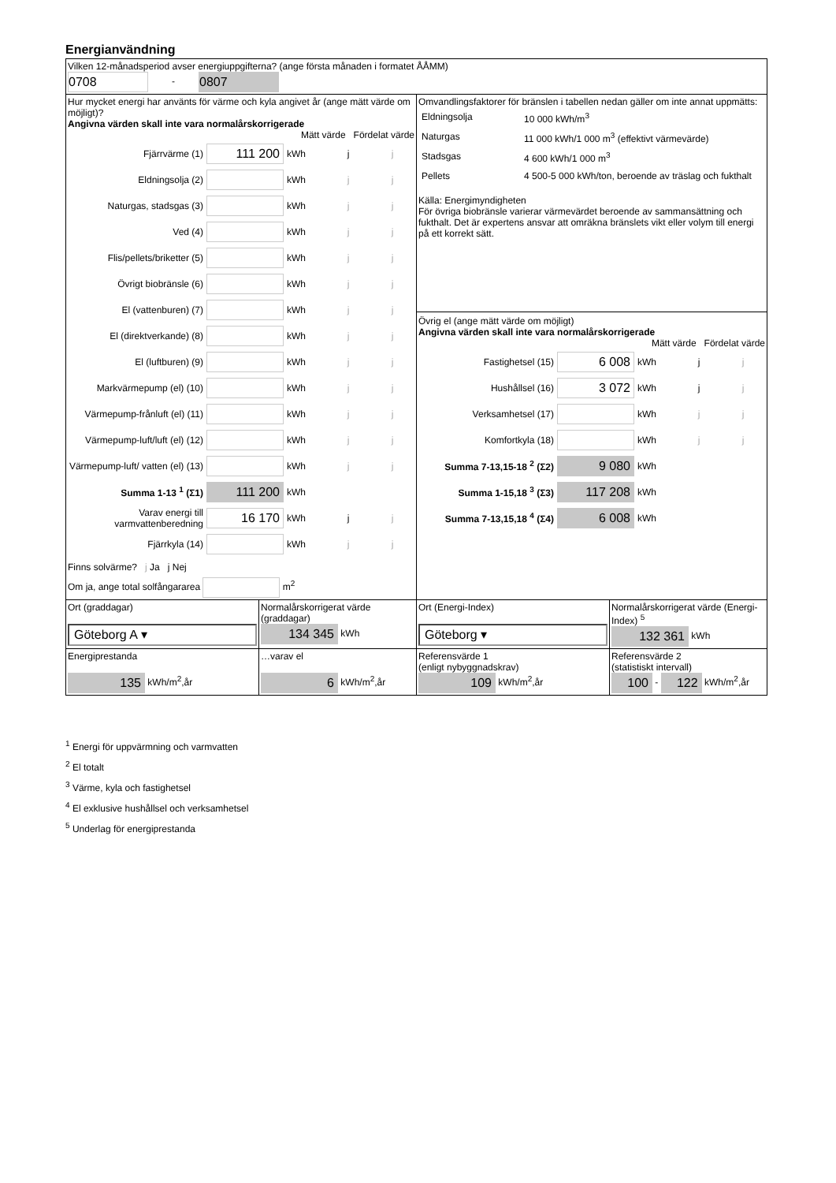Energianvändning
| Vilken 12-månadsperiod avser energiuppgifterna? (ange första månaden i formatet ÅÅMM) 0708 - 0807 | | | |
| Hur mycket energi har använts för värme och kyla angivet år (ange mätt värde om möjligt)? Angivna värden skall inte vara normalårskorrigerade Mätt värde Fördelat värde Fjärrvärme (1) 111 200 kWh j j Eldningsolja (2) kWh j j Naturgas, stadsgas (3) kWh j j Ved (4) kWh j j Flis/pellets/briketter (5) kWh j j Övrigt biobränsle (6) kWh j j El (vattenburen) (7) kWh j j El (direktverkande) (8) kWh j j El (luftburen) (9) kWh j j Markvärmepump (el) (10) kWh j j Värmepump-frånluft (el) (11) kWh j j Värmepump-luft/luft (el) (12) kWh j j Värmepump-luft/ vatten (el) (13) kWh j j Summa 1-13 <sup>1</sup> (Σ1) 111 200 kWh Varav energi till varmvattenberedning 16 170 kWh j j Fjärrkyla (14) kWh j j Finns solvärme? j Ja j Nej Om ja, ange total solfångararea m<sup>2</sup> | | Omvandlingsfaktorer för bränslen i tabellen nedan gäller om inte annat uppmätts: / Eldningsolja / 10 000 kWh/m<sup>3</sup> / / Naturgas / 11 000 kWh/1 000 m<sup>3</sup> (effektivt värmevärde) / / Stadsgas / 4 600 kWh/1 000 m<sup>3</sup> / / Pellets / 4 500-5 000 kWh/ton, beroende av träslag och fukthalt / Källa: Energimyndigheten För övriga biobränsle varierar värmevärdet beroende av sammansättning och fukthalt. Det är expertens ansvar att omräkna bränslets vikt eller volym till energi på ett korrekt sätt. Övrig el (ange mätt värde om möjligt) Angivna värden skall inte vara normalårskorrigerade Mätt värde Fördelat värde Fastighetsel (15) 6 008 kWh j j Hushållsel (16) 3 072 kWh j j Verksamhetsel (17) kWh j j Komfortkyla (18) kWh j j Summa 7-13,15-18 <sup>2</sup> (Σ2) 9 080 kWh Summa 1-15,18 <sup>3</sup> (Σ3) 117 208 kWh Summa 7-13,15,18 <sup>4</sup> (Σ4) 6 008 kWh | |
| Ort (graddagar) Göteborg A ▾ | Normalårskorrigerat värde (graddagar) 134 345 kWh | Ort (Energi-Index) Göteborg ▾ | Normalårskorrigerat värde (Energi-Index) <sup>5</sup> 132 361 kWh |
| Energiprestanda 135 kWh/m<sup>2</sup>,år | …varav el 6 kWh/m<sup>2</sup>,år | Referensvärde 1 (enligt nybyggnadskrav) 109 kWh/m<sup>2</sup>,år | Referensvärde 2 (statistiskt intervall) 100 - 122 kWh/m<sup>2</sup>,år |
<sup>1</sup> Energi för uppvärmning och varmvatten
<sup>2</sup> El totalt
<sup>3</sup> Värme, kyla och fastighetsel
<sup>4</sup> El exklusive hushållsel och verksamhetsel
<sup>5</sup> Underlag för energiprestanda